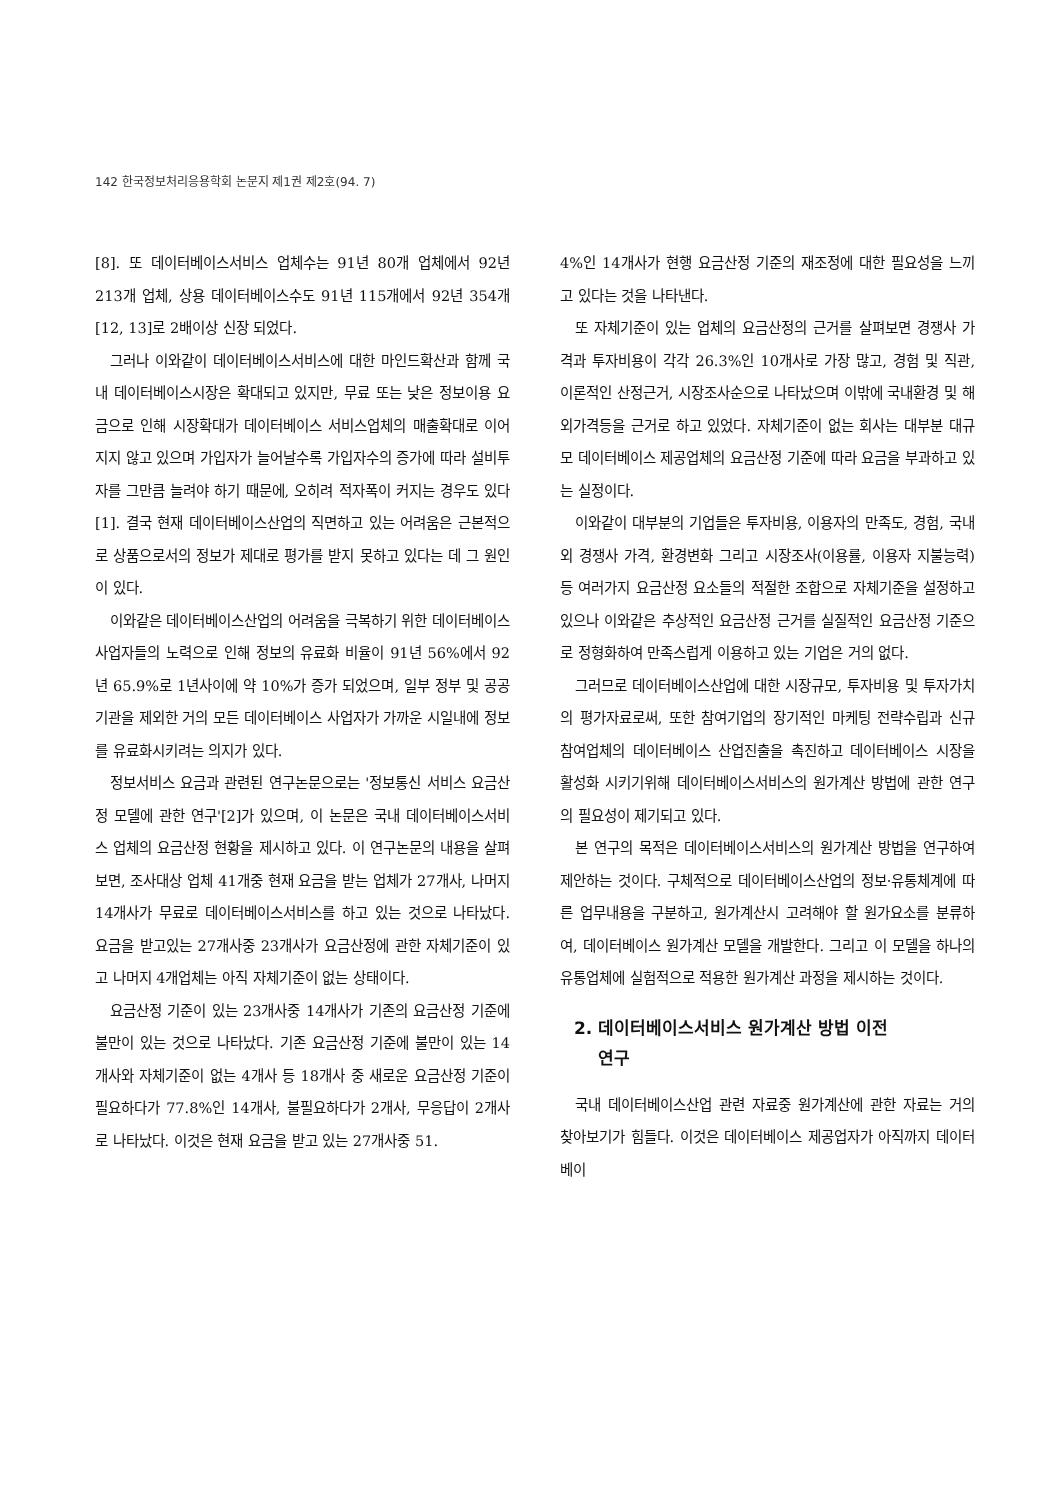142 한국정보처리응용학회 논문지 제1권 제2호(94. 7)
[8]. 또 데이터베이스서비스 업체수는 91년 80개 업체에서 92년 213개 업체, 상용 데이터베이스수도 91년 115개에서 92년 354개[12, 13]로 2배이상 신장 되었다.
그러나 이와같이 데이터베이스서비스에 대한 마인드확산과 함께 국내 데이터베이스시장은 확대되고 있지만, 무료 또는 낮은 정보이용 요금으로 인해 시장확대가 데이터베이스 서비스업체의 매출확대로 이어지지 않고 있으며 가입자가 늘어날수록 가입자수의 증가에 따라 설비투자를 그만큼 늘려야 하기 때문에, 오히려 적자폭이 커지는 경우도 있다[1]. 결국 현재 데이터베이스산업의 직면하고 있는 어려움은 근본적으로 상품으로서의 정보가 제대로 평가를 받지 못하고 있다는 데 그 원인이 있다.
이와같은 데이터베이스산업의 어려움을 극복하기 위한 데이터베이스 사업자들의 노력으로 인해 정보의 유료화 비율이 91년 56%에서 92년 65.9%로 1년사이에 약 10%가 증가 되었으며, 일부 정부 및 공공기관을 제외한 거의 모든 데이터베이스 사업자가 가까운 시일내에 정보를 유료화시키려는 의지가 있다.
정보서비스 요금과 관련된 연구논문으로는 '정보통신 서비스 요금산정 모델에 관한 연구'[2]가 있으며, 이 논문은 국내 데이터베이스서비스 업체의 요금산정 현황을 제시하고 있다. 이 연구논문의 내용을 살펴보면, 조사대상 업체 41개중 현재 요금을 받는 업체가 27개사, 나머지 14개사가 무료로 데이터베이스서비스를 하고 있는 것으로 나타났다. 요금을 받고있는 27개사중 23개사가 요금산정에 관한 자체기준이 있고 나머지 4개업체는 아직 자체기준이 없는 상태이다.
요금산정 기준이 있는 23개사중 14개사가 기존의 요금산정 기준에 불만이 있는 것으로 나타났다. 기존 요금산정 기준에 불만이 있는 14개사와 자체기준이 없는 4개사 등 18개사 중 새로운 요금산정 기준이 필요하다가 77.8%인 14개사, 불필요하다가 2개사, 무응답이 2개사로 나타났다. 이것은 현재 요금을 받고 있는 27개사중 51.
4%인 14개사가 현행 요금산정 기준의 재조정에 대한 필요성을 느끼고 있다는 것을 나타낸다.
또 자체기준이 있는 업체의 요금산정의 근거를 살펴보면 경쟁사 가격과 투자비용이 각각 26.3%인 10개사로 가장 많고, 경험 및 직관, 이론적인 산정근거, 시장조사순으로 나타났으며 이밖에 국내환경 및 해외가격등을 근거로 하고 있었다. 자체기준이 없는 회사는 대부분 대규모 데이터베이스 제공업체의 요금산정 기준에 따라 요금을 부과하고 있는 실정이다.
이와같이 대부분의 기업들은 투자비용, 이용자의 만족도, 경험, 국내외 경쟁사 가격, 환경변화 그리고 시장조사(이용률, 이용자 지불능력)등 여러가지 요금산정 요소들의 적절한 조합으로 자체기준을 설정하고 있으나 이와같은 추상적인 요금산정 근거를 실질적인 요금산정 기준으로 정형화하여 만족스럽게 이용하고 있는 기업은 거의 없다.
그러므로 데이터베이스산업에 대한 시장규모, 투자비용 및 투자가치의 평가자료로써, 또한 참여기업의 장기적인 마케팅 전략수립과 신규 참여업체의 데이터베이스 산업진출을 촉진하고 데이터베이스 시장을 활성화 시키기위해 데이터베이스서비스의 원가계산 방법에 관한 연구의 필요성이 제기되고 있다.
본 연구의 목적은 데이터베이스서비스의 원가계산 방법을 연구하여 제안하는 것이다. 구체적으로 데이터베이스산업의 정보·유통체계에 따른 업무내용을 구분하고, 원가계산시 고려해야 할 원가요소를 분류하여, 데이터베이스 원가계산 모델을 개발한다. 그리고 이 모델을 하나의 유통업체에 실험적으로 적용한 원가계산 과정을 제시하는 것이다.
2. 데이터베이스서비스 원가계산 방법 이전
연구
국내 데이터베이스산업 관련 자료중 원가계산에 관한 자료는 거의 찾아보기가 힘들다. 이것은 데이터베이스 제공업자가 아직까지 데이터베이